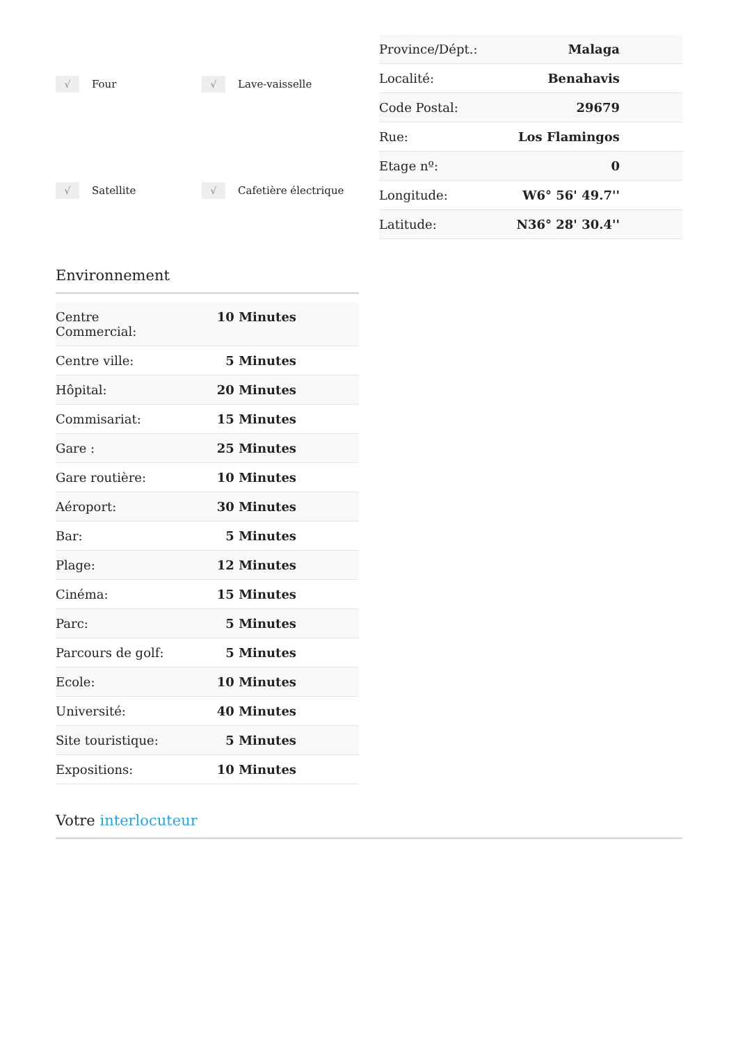√ Four
√ Lave-vaisselle
√ Satellite
√ Cafetière électrique
| Province/Dépt.: | Malaga | |
| Localité: | Benahavis | |
| Code Postal: | 29679 | |
| Rue: | Los Flamingos | |
| Etage nº: | 0 | |
| Longitude: | W6° 56' 49.7'' | |
| Latitude: | N36° 28' 30.4'' | |
Environnement
| Centre Commercial: | 10 Minutes | |
| Centre ville: | 5 Minutes | |
| Hôpital: | 20 Minutes | |
| Commisariat: | 15 Minutes | |
| Gare : | 25 Minutes | |
| Gare routière: | 10 Minutes | |
| Aéroport: | 30 Minutes | |
| Bar: | 5 Minutes | |
| Plage: | 12 Minutes | |
| Cinéma: | 15 Minutes | |
| Parc: | 5 Minutes | |
| Parcours de golf: | 5 Minutes | |
| Ecole: | 10 Minutes | |
| Université: | 40 Minutes | |
| Site touristique: | 5 Minutes | |
| Expositions: | 10 Minutes | |
Votre interlocuteur